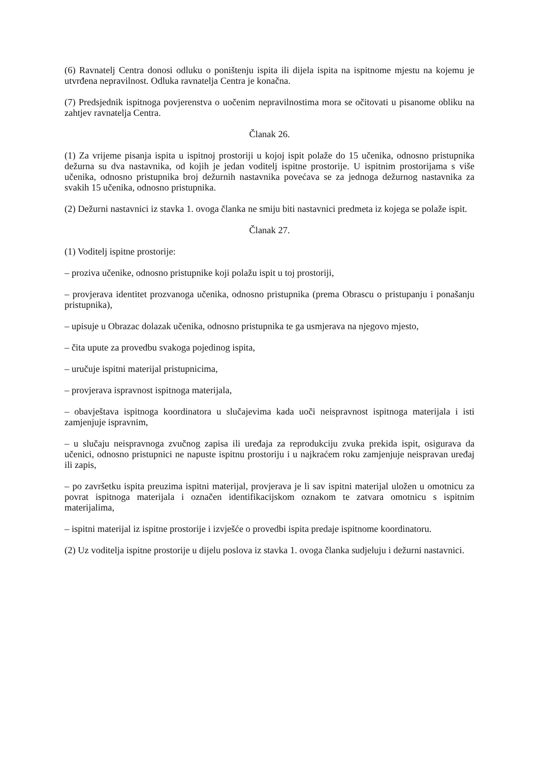(6) Ravnatelj Centra donosi odluku o poništenju ispita ili dijela ispita na ispitnome mjestu na kojemu je utvrđena nepravilnost. Odluka ravnatelja Centra je konačna.
(7) Predsjednik ispitnoga povjerenstva o uočenim nepravilnostima mora se očitovati u pisanome obliku na zahtjev ravnatelja Centra.
Članak 26.
(1) Za vrijeme pisanja ispita u ispitnoj prostoriji u kojoj ispit polaže do 15 učenika, odnosno pristupnika dežurna su dva nastavnika, od kojih je jedan voditelj ispitne prostorije. U ispitnim prostorijama s više učenika, odnosno pristupnika broj dežurnih nastavnika povećava se za jednoga dežurnog nastavnika za svakih 15 učenika, odnosno pristupnika.
(2) Dežurni nastavnici iz stavka 1. ovoga članka ne smiju biti nastavnici predmeta iz kojega se polaže ispit.
Članak 27.
(1) Voditelj ispitne prostorije:
– proziva učenike, odnosno pristupnike koji polažu ispit u toj prostoriji,
– provjerava identitet prozvanoga učenika, odnosno pristupnika (prema Obrascu o pristupanju i ponašanju pristupnika),
– upisuje u Obrazac dolazak učenika, odnosno pristupnika te ga usmjerava na njegovo mjesto,
– čita upute za provedbu svakoga pojedinog ispita,
– uručuje ispitni materijal pristupnicima,
– provjerava ispravnost ispitnoga materijala,
– obavještava ispitnoga koordinatora u slučajevima kada uoči neispravnost ispitnoga materijala i isti zamjenjuje ispravnim,
– u slučaju neispravnoga zvučnog zapisa ili uređaja za reprodukciju zvuka prekida ispit, osigurava da učenici, odnosno pristupnici ne napuste ispitnu prostoriju i u najkraćem roku zamjenjuje neispravan uređaj ili zapis,
– po završetku ispita preuzima ispitni materijal, provjerava je li sav ispitni materijal uložen u omotnicu za povrat ispitnoga materijala i označen identifikacijskom oznakom te zatvara omotnicu s ispitnim materijalima,
– ispitni materijal iz ispitne prostorije i izvješće o provedbi ispita predaje ispitnome koordinatoru.
(2) Uz voditelja ispitne prostorije u dijelu poslova iz stavka 1. ovoga članka sudjeluju i dežurni nastavnici.